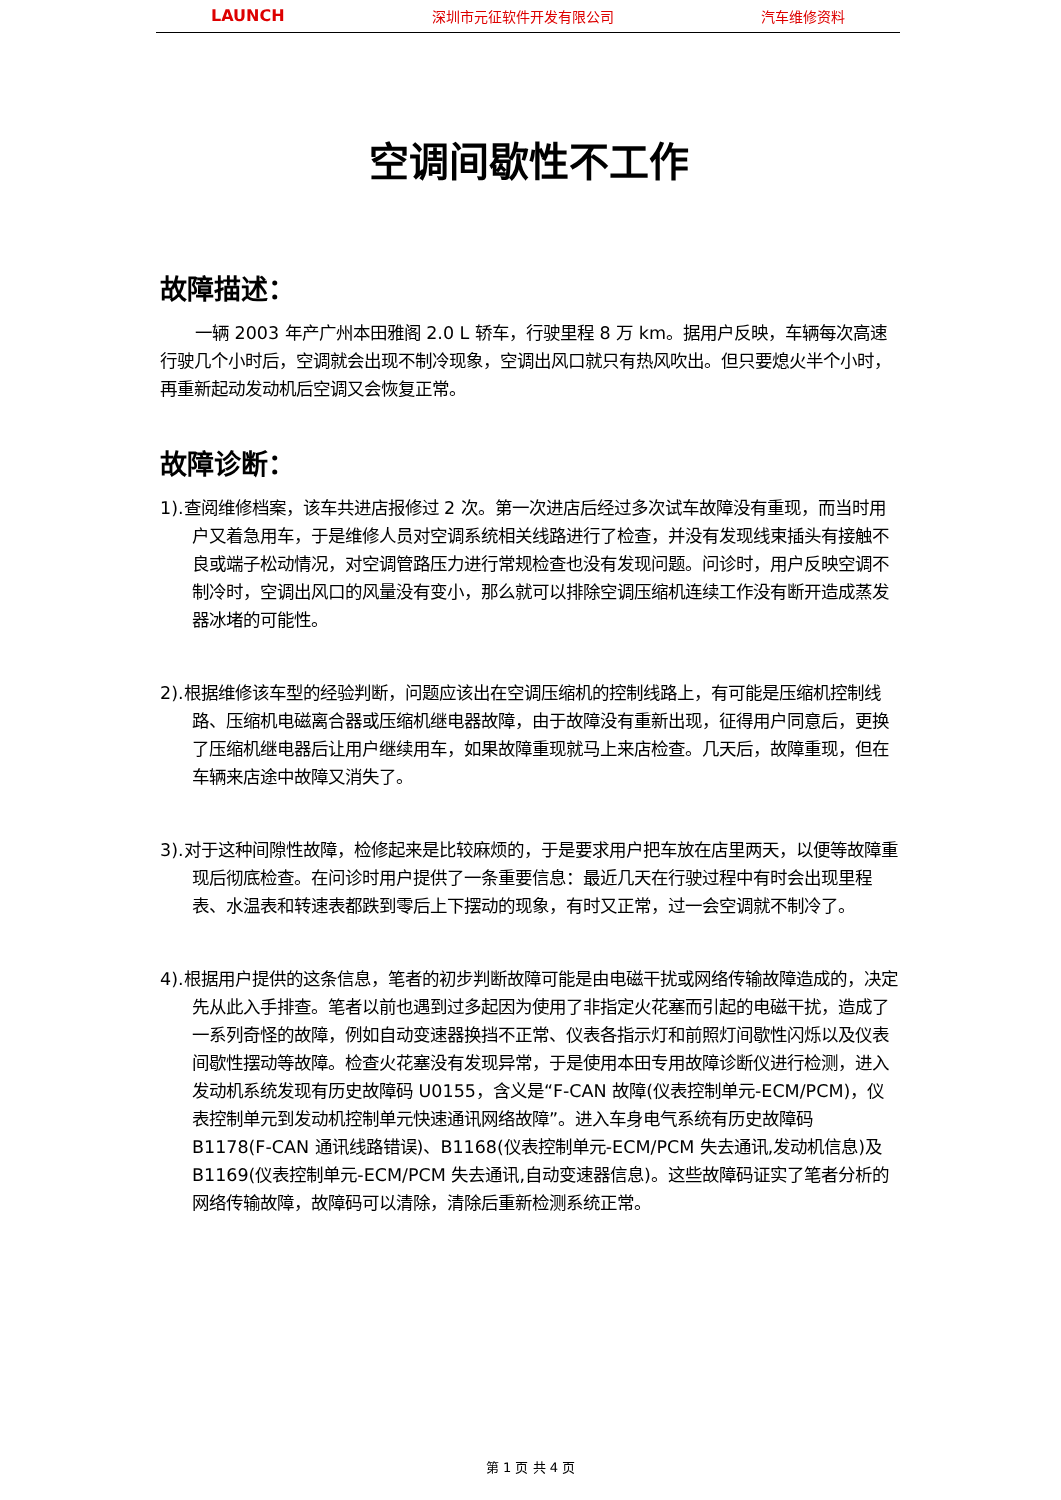LAUNCH 深圳市元征软件开发有限公司 汽车维修资料
空调间歇性不工作
故障描述：
一辆 2003 年产广州本田雅阁 2.0 L 轿车，行驶里程 8 万 km。据用户反映，车辆每次高速行驶几个小时后，空调就会出现不制冷现象，空调出风口就只有热风吹出。但只要熄火半个小时，再重新起动发动机后空调又会恢复正常。
故障诊断：
1).查阅维修档案，该车共进店报修过 2 次。第一次进店后经过多次试车故障没有重现，而当时用户又着急用车，于是维修人员对空调系统相关线路进行了检查，并没有发现线束插头有接触不良或端子松动情况，对空调管路压力进行常规检查也没有发现问题。问诊时，用户反映空调不制冷时，空调出风口的风量没有变小，那么就可以排除空调压缩机连续工作没有断开造成蒸发器冰堵的可能性。
2).根据维修该车型的经验判断，问题应该出在空调压缩机的控制线路上，有可能是压缩机控制线路、压缩机电磁离合器或压缩机继电器故障，由于故障没有重新出现，征得用户同意后，更换了压缩机继电器后让用户继续用车，如果故障重现就马上来店检查。几天后，故障重现，但在车辆来店途中故障又消失了。
3).对于这种间隙性故障，检修起来是比较麻烦的，于是要求用户把车放在店里两天，以便等故障重现后彻底检查。在问诊时用户提供了一条重要信息：最近几天在行驶过程中有时会出现里程表、水温表和转速表都跌到零后上下摆动的现象，有时又正常，过一会空调就不制冷了。
4).根据用户提供的这条信息，笔者的初步判断故障可能是由电磁干扰或网络传输故障造成的，决定先从此入手排查。笔者以前也遇到过多起因为使用了非指定火花塞而引起的电磁干扰，造成了一系列奇怪的故障，例如自动变速器换挡不正常、仪表各指示灯和前照灯间歇性闪烁以及仪表间歇性摆动等故障。检查火花塞没有发现异常，于是使用本田专用故障诊断仪进行检测，进入发动机系统发现有历史故障码 U0155，含义是“F-CAN 故障(仪表控制单元-ECM/PCM)，仪表控制单元到发动机控制单元快速通讯网络故障”。进入车身电气系统有历史故障码 B1178(F-CAN 通讯线路错误)、B1168(仪表控制单元-ECM/PCM 失去通讯,发动机信息)及 B1169(仪表控制单元-ECM/PCM 失去通讯,自动变速器信息)。这些故障码证实了笔者分析的网络传输故障，故障码可以清除，清除后重新检测系统正常。
第 1 页 共 4 页